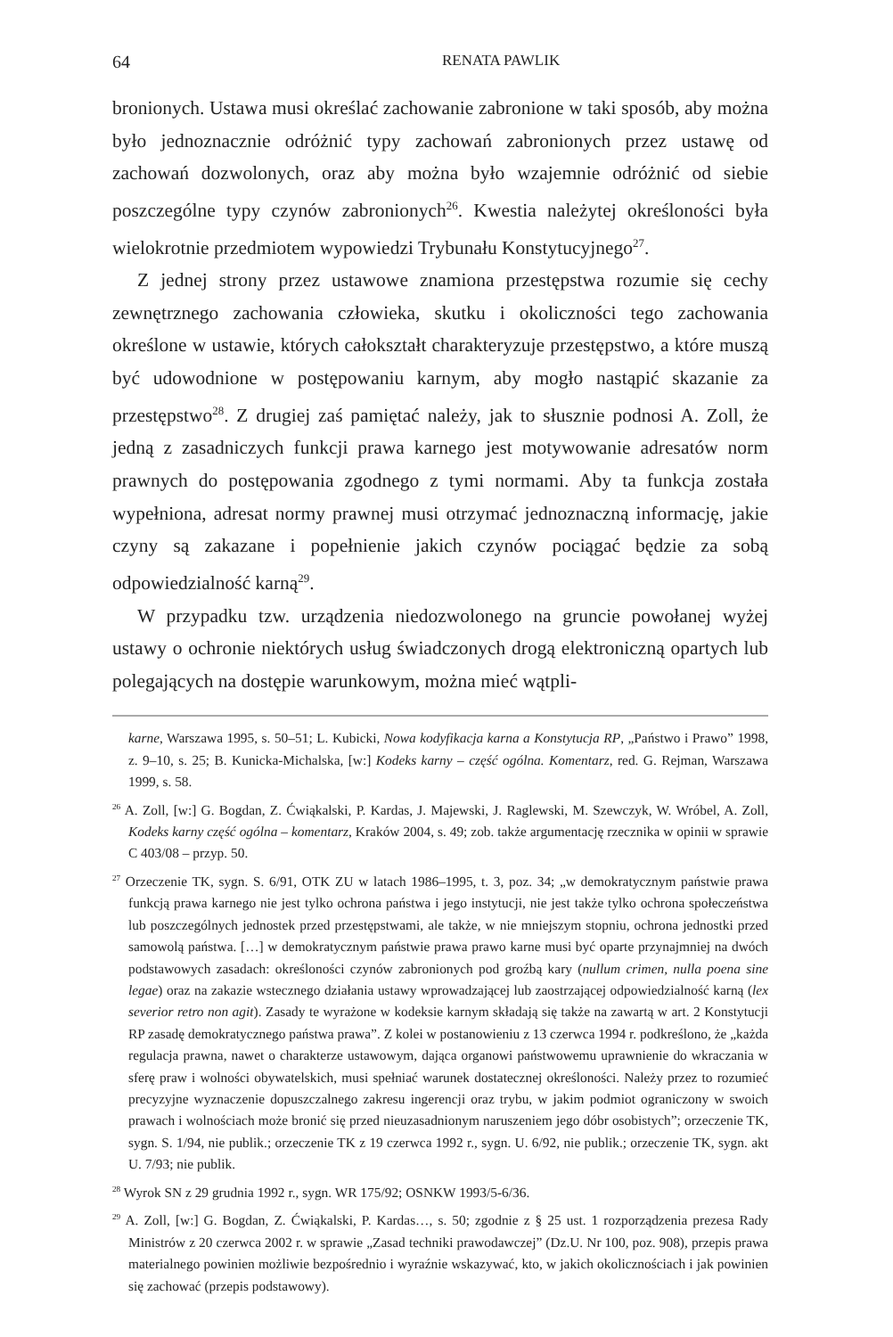64 RENATA PAWLIK
bronionych. Ustawa musi określać zachowanie zabronione w taki sposób, aby można było jednoznacznie odróżnić typy zachowań zabronionych przez ustawę od zachowań dozwolonych, oraz aby można było wzajemnie odróżnić od siebie poszczególne typy czynów zabronionych<sup>26</sup>. Kwestia należytej określoności była wielokrotnie przedmiotem wypowiedzi Trybunału Konstytucyjnego<sup>27</sup>.
Z jednej strony przez ustawowe znamiona przestępstwa rozumie się cechy zewnętrznego zachowania człowieka, skutku i okoliczności tego zachowania określone w ustawie, których całokształt charakteryzuje przestępstwo, a które muszą być udowodnione w postępowaniu karnym, aby mogło nastąpić skazanie za przestępstwo<sup>28</sup>. Z drugiej zaś pamiętać należy, jak to słusznie podnosi A. Zoll, że jedną z zasadniczych funkcji prawa karnego jest motywowanie adresatów norm prawnych do postępowania zgodnego z tymi normami. Aby ta funkcja została wypełniona, adresat normy prawnej musi otrzymać jednoznaczną informację, jakie czyny są zakazane i popełnienie jakich czynów pociągać będzie za sobą odpowiedzialność karną<sup>29</sup>.
W przypadku tzw. urządzenia niedozwolonego na gruncie powołanej wyżej ustawy o ochronie niektórych usług świadczonych drogą elektroniczną opartych lub polegających na dostępie warunkowym, można mieć wątpli-
karne, Warszawa 1995, s. 50–51; L. Kubicki, Nowa kodyfikacja karna a Konstytucja RP, „Państwo i Prawo” 1998, z. 9–10, s. 25; B. Kunicka-Michalska, [w:] Kodeks karny – część ogólna. Komentarz, red. G. Rejman, Warszawa 1999, s. 58.
<sup>26</sup> A. Zoll, [w:] G. Bogdan, Z. Ćwiąkalski, P. Kardas, J. Majewski, J. Raglewski, M. Szewczyk, W. Wróbel, A. Zoll, Kodeks karny część ogólna – komentarz, Kraków 2004, s. 49; zob. także argumentację rzecznika w opinii w sprawie C 403/08 – przyp. 50.
<sup>27</sup> Orzeczenie TK, sygn. S. 6/91, OTK ZU w latach 1986–1995, t. 3, poz. 34; „w demokratycznym państwie prawa funkcją prawa karnego nie jest tylko ochrona państwa i jego instytucji, nie jest także tylko ochrona społeczeństwa lub poszczególnych jednostek przed przestępstwami, ale także, w nie mniejszym stopniu, ochrona jednostki przed samowolą państwa. […] w demokratycznym państwie prawa prawo karne musi być oparte przynajmniej na dwóch podstawowych zasadach: określoności czynów zabronionych pod groźbą kary (nullum crimen, nulla poena sine legae) oraz na zakazie wstecznego działania ustawy wprowadzającej lub zaostrzającej odpowiedzialność karną (lex severior retro non agit). Zasady te wyrażone w kodeksie karnym składają się także na zawartą w art. 2 Konstytucji RP zasadę demokratycznego państwa prawa”. Z kolei w postanowieniu z 13 czerwca 1994 r. podkreślono, że „każda regulacja prawna, nawet o charakterze ustawowym, dająca organowi państwowemu uprawnienie do wkraczania w sferę praw i wolności obywatelskich, musi spełniać warunek dostatecznej określoności. Należy przez to rozumieć precyzyjne wyznaczenie dopuszczalnego zakresu ingerencji oraz trybu, w jakim podmiot ograniczony w swoich prawach i wolnościach może bronić się przed nieuzasadnionym naruszeniem jego dóbr osobistych”; orzeczenie TK, sygn. S. 1/94, nie publik.; orzeczenie TK z 19 czerwca 1992 r., sygn. U. 6/92, nie publik.; orzeczenie TK, sygn. akt U. 7/93; nie publik.
<sup>28</sup> Wyrok SN z 29 grudnia 1992 r., sygn. WR 175/92; OSNKW 1993/5-6/36.
<sup>29</sup> A. Zoll, [w:] G. Bogdan, Z. Ćwiąkalski, P. Kardas…, s. 50; zgodnie z § 25 ust. 1 rozporządzenia prezesa Rady Ministrów z 20 czerwca 2002 r. w sprawie „Zasad techniki prawodawczej” (Dz.U. Nr 100, poz. 908), przepis prawa materialnego powinien możliwie bezpośrednio i wyraźnie wskazywać, kto, w jakich okolicznościach i jak powinien się zachować (przepis podstawowy).